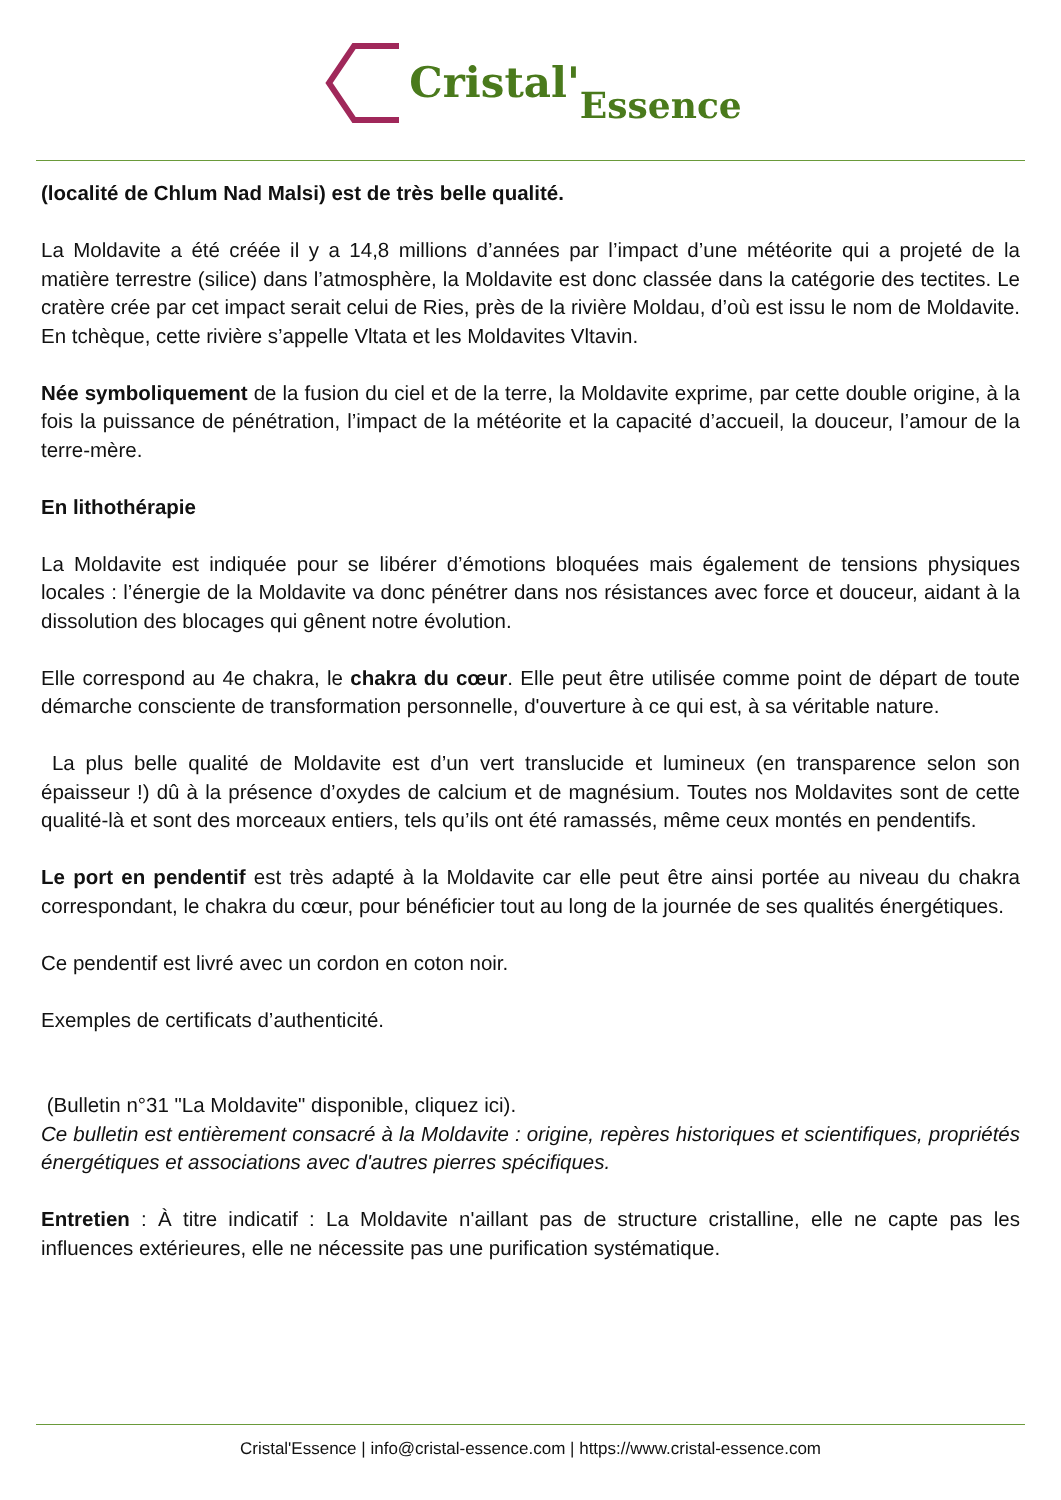Cristal' Essence
(localité de Chlum Nad Malsi) est de très belle qualité.
La Moldavite a été créée il y a 14,8 millions d’années par l’impact d’une météorite qui a projeté de la matière terrestre (silice) dans l’atmosphère, la Moldavite est donc classée dans la catégorie des tectites. Le cratère crée par cet impact serait celui de Ries, près de la rivière Moldau, d’où est issu le nom de Moldavite. En tchèque, cette rivière s’appelle Vltata et les Moldavites Vltavin.
Née symboliquement de la fusion du ciel et de la terre, la Moldavite exprime, par cette double origine, à la fois la puissance de pénétration, l’impact de la météorite et la capacité d’accueil, la douceur, l’amour de la terre-mère.
En lithothérapie
La Moldavite est indiquée pour se libérer d’émotions bloquées mais également de tensions physiques locales : l’énergie de la Moldavite va donc pénétrer dans nos résistances avec force et douceur, aidant à la dissolution des blocages qui gênent notre évolution.
Elle correspond au 4e chakra, le chakra du cœur. Elle peut être utilisée comme point de départ de toute démarche consciente de transformation personnelle, d'ouverture à ce qui est, à sa véritable nature.
La plus belle qualité de Moldavite est d’un vert translucide et lumineux (en transparence selon son épaisseur !) dû à la présence d’oxydes de calcium et de magnésium. Toutes nos Moldavites sont de cette qualité-là et sont des morceaux entiers, tels qu’ils ont été ramassés, même ceux montés en pendentifs.
Le port en pendentif est très adapté à la Moldavite car elle peut être ainsi portée au niveau du chakra correspondant, le chakra du cœur, pour bénéficier tout au long de la journée de ses qualités énergétiques.
Ce pendentif est livré avec un cordon en coton noir.
Exemples de certificats d’authenticité.
(Bulletin n°31 "La Moldavite" disponible, cliquez ici).
Ce bulletin est entièrement consacré à la Moldavite : origine, repères historiques et scientifiques, propriétés énergétiques et associations avec d'autres pierres spécifiques.
Entretien : À titre indicatif : La Moldavite n'aillant pas de structure cristalline, elle ne capte pas les influences extérieures, elle ne nécessite pas une purification systématique.
Cristal'Essence | info@cristal-essence.com | https://www.cristal-essence.com